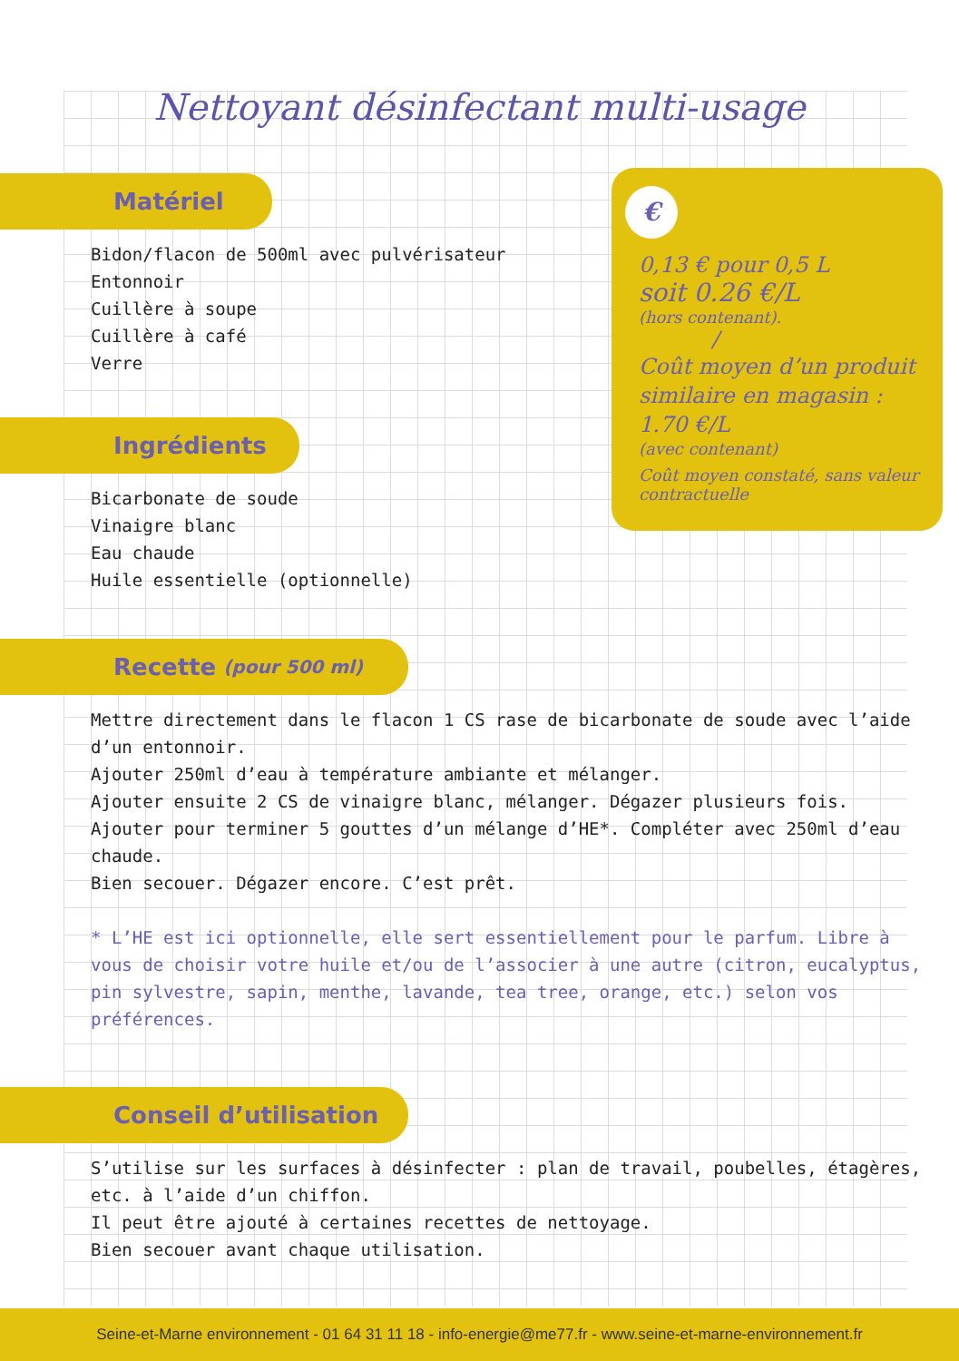Nettoyant désinfectant multi-usage
Matériel
Bidon/flacon de 500ml avec pulvérisateur
Entonnoir
Cuillère à soupe
Cuillère à café
Verre
Ingrédients
Bicarbonate de soude
Vinaigre blanc
Eau chaude
Huile essentielle (optionnelle)
Recette (pour 500 ml)
Mettre directement dans le flacon 1 CS rase de bicarbonate de soude avec l’aide d’un entonnoir.
Ajouter 250ml d’eau à température ambiante et mélanger.
Ajouter ensuite 2 CS de vinaigre blanc, mélanger. Dégazer plusieurs fois.
Ajouter pour terminer 5 gouttes d’un mélange d’HE*. Compléter avec 250ml d’eau chaude.
Bien secouer. Dégazer encore. C’est prêt.
* L’HE est ici optionnelle, elle sert essentiellement pour le parfum. Libre à vous de choisir votre huile et/ou de l’associer à une autre (citron, eucalyptus, pin sylvestre, sapin, menthe, lavande, tea tree, orange, etc.) selon vos préférences.
Conseil d’utilisation
S’utilise sur les surfaces à désinfecter : plan de travail, poubelles, étagères, etc. à l’aide d’un chiffon.
Il peut être ajouté à certaines recettes de nettoyage.
Bien secouer avant chaque utilisation.
€
0,13 € pour 0,5 L
soit 0.26 €/L
(hors contenant).
/
Coût moyen d’un produit similaire en magasin : 1.70 €/L
(avec contenant)
Coût moyen constaté, sans valeur contractuelle
Seine-et-Marne environnement - 01 64 31 11 18 - info-energie@me77.fr - www.seine-et-marne-environnement.fr